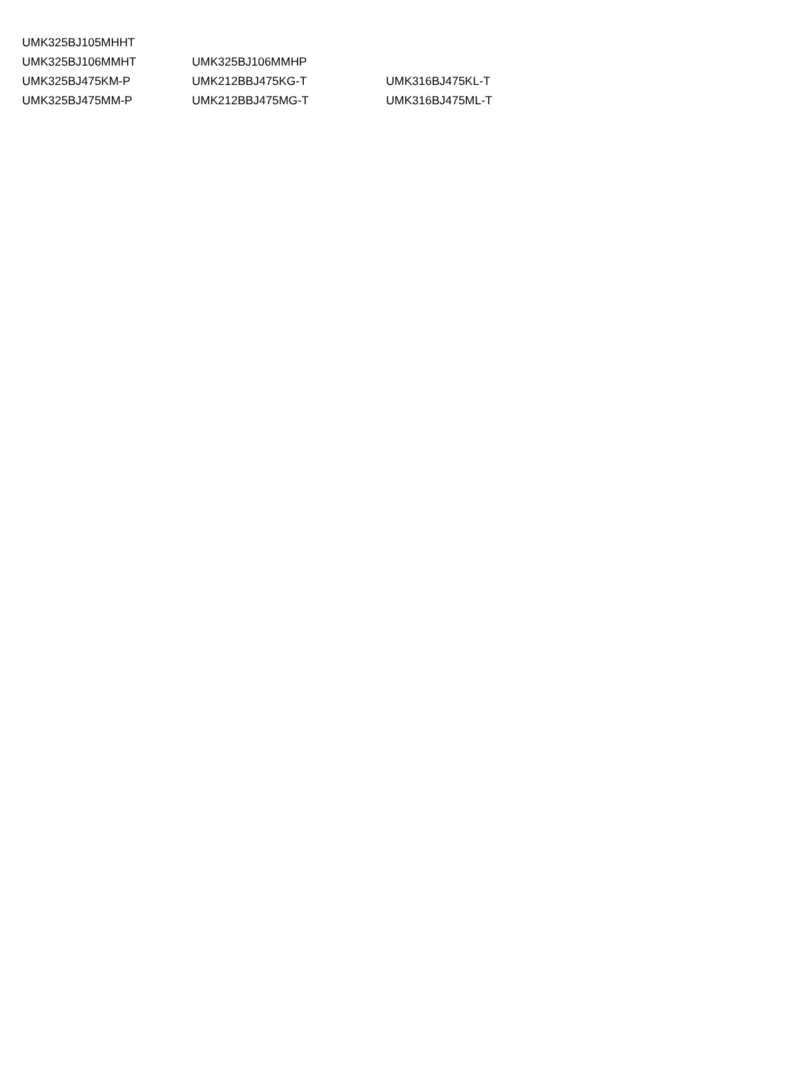| UMK325BJ105MHHT | | |
| UMK325BJ106MMHT | UMK325BJ106MMHP | |
| UMK325BJ475KM-P | UMK212BBJ475KG-T | UMK316BJ475KL-T |
| UMK325BJ475MM-P | UMK212BBJ475MG-T | UMK316BJ475ML-T |